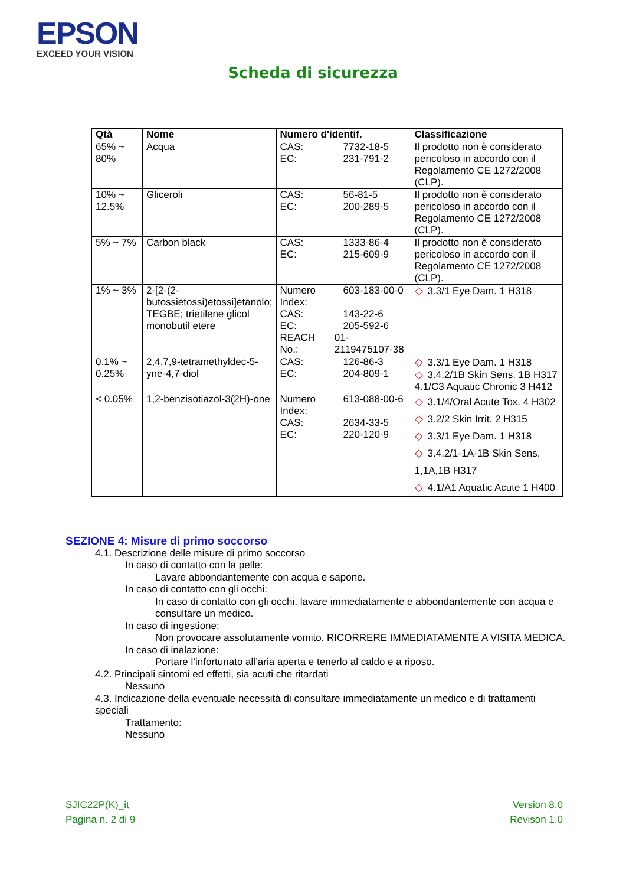EPSON
EXCEED YOUR VISION
Scheda di sicurezza
| Qtà | Nome | Numero d'identif. | Classificazione |
| --- | --- | --- | --- |
| 65% ~ 80% | Acqua | CAS: 7732-18-5 EC: 231-791-2 | Il prodotto non è considerato pericoloso in accordo con il Regolamento CE 1272/2008 (CLP). |
| 10% ~ 12.5% | Gliceroli | CAS: 56-81-5 EC: 200-289-5 | Il prodotto non è considerato pericoloso in accordo con il Regolamento CE 1272/2008 (CLP). |
| 5% ~ 7% | Carbon black | CAS: 1333-86-4 EC: 215-609-9 | Il prodotto non è considerato pericoloso in accordo con il Regolamento CE 1272/2008 (CLP). |
| 1% ~ 3% | 2-[2-(2-butossietossi)etossi]etanolo; TEGBE; trietilene glicol monobutil etere | Numero Index: 603-183-00-0 CAS: 143-22-6 EC: 205-592-6 REACH No.: 01-2119475107-38 | ◇ 3.3/1 Eye Dam. 1 H318 |
| 0.1% ~ 0.25% | 2,4,7,9-tetramethyldec-5-yne-4,7-diol | CAS: 126-86-3 EC: 204-809-1 | ◇ 3.3/1 Eye Dam. 1 H318 ◇ 3.4.2/1B Skin Sens. 1B H317 4.1/C3 Aquatic Chronic 3 H412 |
| < 0.05% | 1,2-benzisotiazol-3(2H)-one | Numero Index: 613-088-00-6 CAS: 2634-33-5 EC: 220-120-9 | ◇ 3.1/4/Oral Acute Tox. 4 H302 ◇ 3.2/2 Skin Irrit. 2 H315 ◇ 3.3/1 Eye Dam. 1 H318 ◇ 3.4.2/1-1A-1B Skin Sens. 1,1A,1B H317 ◇ 4.1/A1 Aquatic Acute 1 H400 |
SEZIONE 4: Misure di primo soccorso
4.1. Descrizione delle misure di primo soccorso
In caso di contatto con la pelle:
Lavare abbondantemente con acqua e sapone.
In caso di contatto con gli occhi:
In caso di contatto con gli occhi, lavare immediatamente e abbondantemente con acqua e consultare un medico.
In caso di ingestione:
Non provocare assolutamente vomito. RICORRERE IMMEDIATAMENTE A VISITA MEDICA.
In caso di inalazione:
Portare l’infortunato all’aria aperta e tenerlo al caldo e a riposo.
4.2. Principali sintomi ed effetti, sia acuti che ritardati
Nessuno
4.3. Indicazione della eventuale necessità di consultare immediatamente un medico e di trattamenti speciali
Trattamento:
Nessuno
SJIC22P(K)_it
Pagina n. 2 di 9
Version 8.0
Revison 1.0